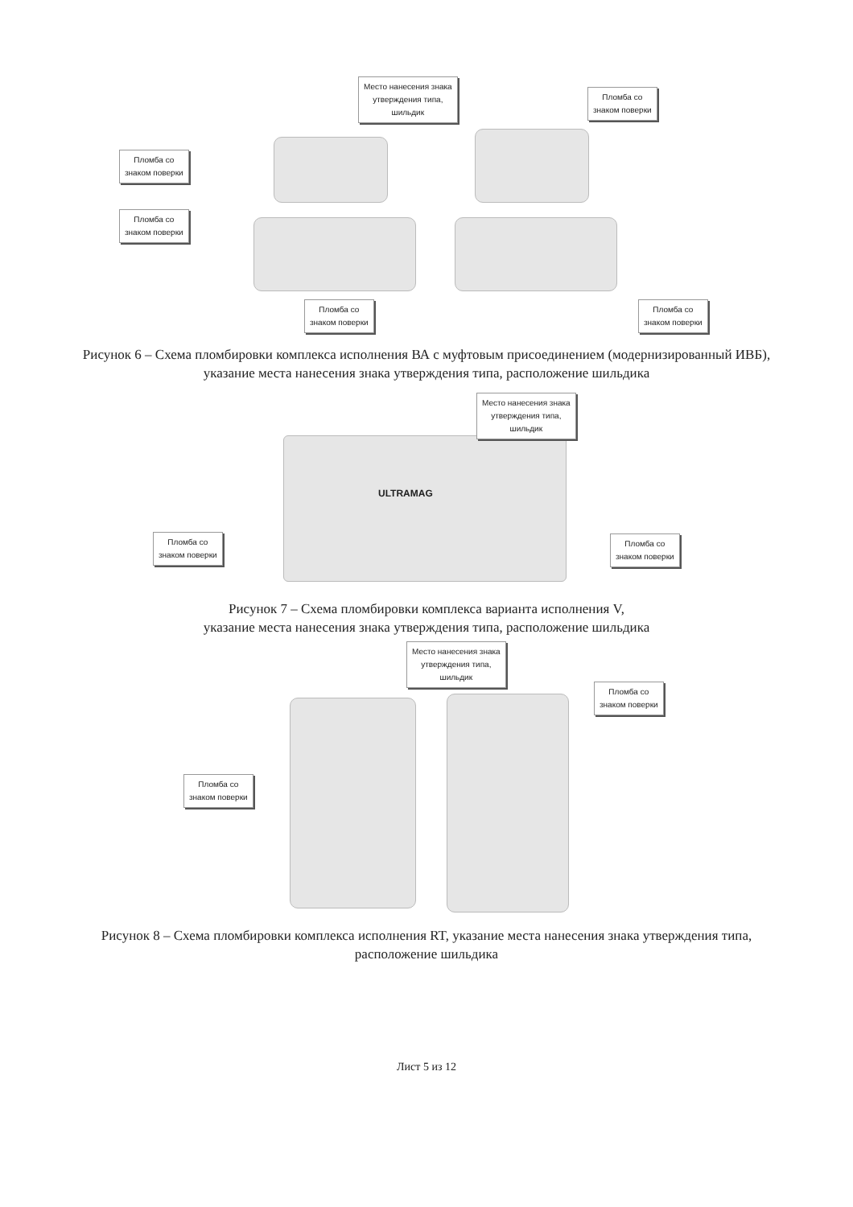Место нанесения знака
утверждения типа,
шильдик
Пломба со
знаком поверки
Пломба со
знаком поверки
Пломба со
знаком поверки
Пломба со
знаком поверки
Пломба со
знаком поверки
Рисунок 6 – Схема пломбировки комплекса исполнения ВА с муфтовым присоединением (модернизированный ИВБ), указание места нанесения знака утверждения типа, расположение шильдика
ULTRAMAG
Место нанесения знака
утверждения типа,
шильдик
Пломба со
знаком поверки
Пломба со
знаком поверки
Рисунок 7 – Схема пломбировки комплекса варианта исполнения V,
указание места нанесения знака утверждения типа, расположение шильдика
Место нанесения знака
утверждения типа,
шильдик
Пломба со
знаком поверки
Пломба со
знаком поверки
Рисунок 8 – Схема пломбировки комплекса исполнения RT, указание места нанесения знака утверждения типа, расположение шильдика
Лист 5 из 12